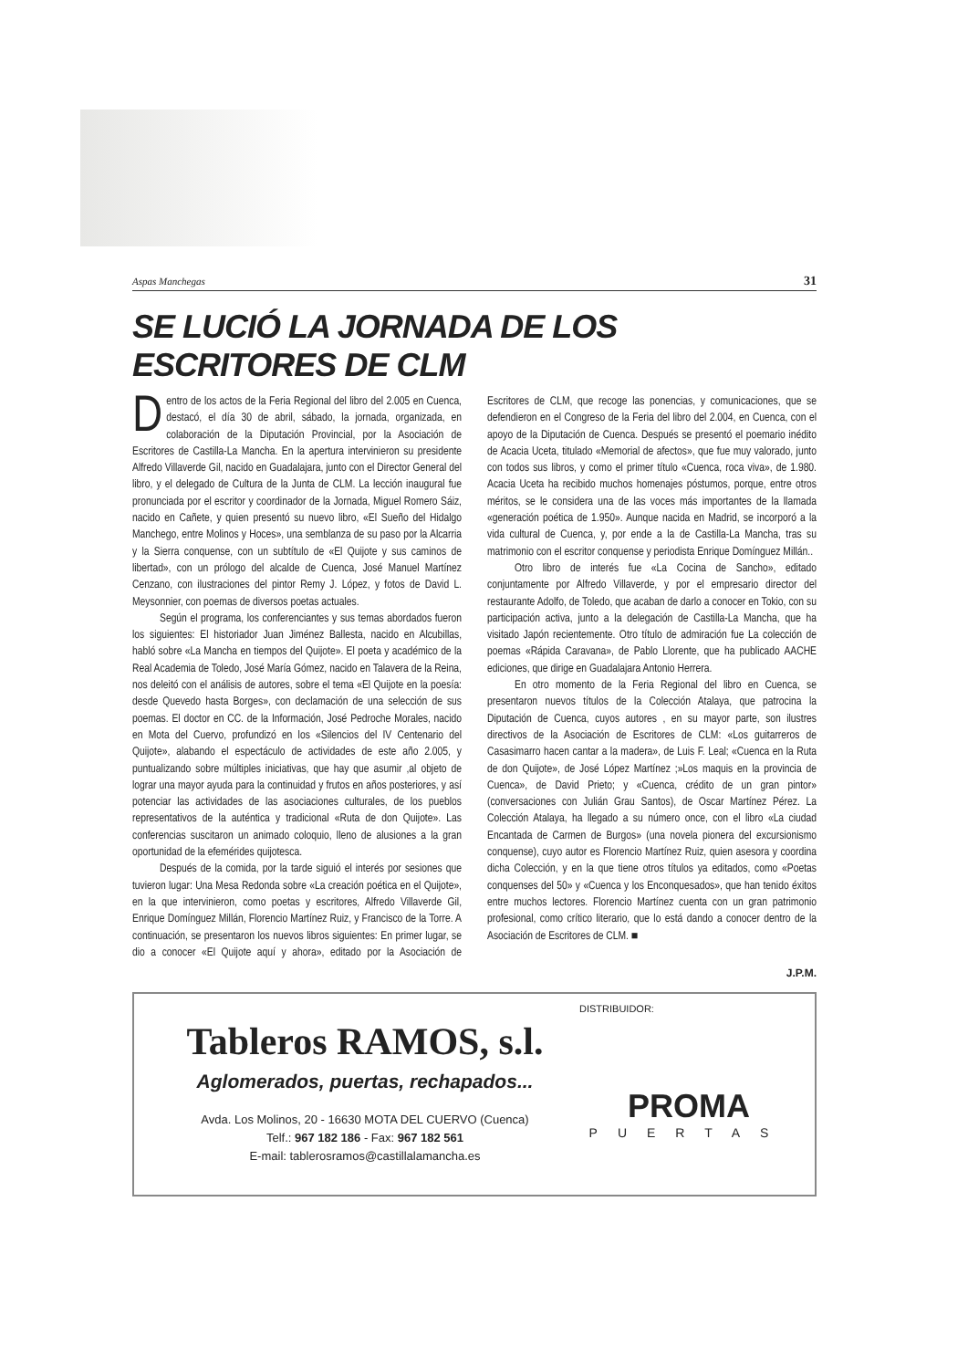Aspas Manchegas 31
SE LUCIÓ LA JORNADA DE LOS ESCRITORES DE CLM
Dentro de los actos de la Feria Regional del libro del 2.005 en Cuenca, destacó, el día 30 de abril, sábado, la jornada, organizada, en colaboración de la Diputación Provincial, por la Asociación de Escritores de Castilla-La Mancha. En la apertura intervinieron su presidente Alfredo Villaverde Gil, nacido en Guadalajara, junto con el Director General del libro, y el delegado de Cultura de la Junta de CLM. La lección inaugural fue pronunciada por el escritor y coordinador de la Jornada, Miguel Romero Sáiz, nacido en Cañete, y quien presentó su nuevo libro, «El Sueño del Hidalgo Manchego, entre Molinos y Hoces», una semblanza de su paso por la Alcarria y la Sierra conquense, con un subtítulo de «El Quijote y sus caminos de libertad», con un prólogo del alcalde de Cuenca, José Manuel Martínez Cenzano, con ilustraciones del pintor Remy J. López, y fotos de David L. Meysonnier, con poemas de diversos poetas actuales.
Según el programa, los conferenciantes y sus temas abordados fueron los siguientes: El historiador Juan Jiménez Ballesta, nacido en Alcubillas, habló sobre «La Mancha en tiempos del Quijote». El poeta y académico de la Real Academia de Toledo, José María Gómez, nacido en Talavera de la Reina, nos deleitó con el análisis de autores, sobre el tema «El Quijote en la poesía: desde Quevedo hasta Borges», con declamación de una selección de sus poemas. El doctor en CC. de la Información, José Pedroche Morales, nacido en Mota del Cuervo, profundizó en los «Silencios del IV Centenario del Quijote», alabando el espectáculo de actividades de este año 2.005, y puntualizando sobre múltiples iniciativas, que hay que asumir ,al objeto de lograr una mayor ayuda para la continuidad y frutos en años posteriores, y así potenciar las actividades de las asociaciones culturales, de los pueblos representativos de la auténtica y tradicional «Ruta de don Quijote». Las conferencias suscitaron un animado coloquio, lleno de alusiones a la gran oportunidad de la efemérides quijotesca.
Después de la comida, por la tarde siguió el interés por sesiones que tuvieron lugar: Una Mesa Redonda sobre «La creación poética en el Quijote», en la que intervinieron, como poetas y escritores, Alfredo Villaverde Gil, Enrique Domínguez Millán, Florencio Martínez Ruiz, y Francisco de la Torre. A continuación, se presentaron los nuevos libros siguientes: En primer lugar, se dio a conocer «El Quijote aquí y ahora», editado por la Asociación de Escritores de CLM, que recoge las ponencias, y comunicaciones, que se defendieron en el Congreso de la Feria del libro del 2.004, en Cuenca, con el apoyo de la Diputación de Cuenca. Después se presentó el poemario inédito de Acacia Uceta, titulado «Memorial de afectos», que fue muy valorado, junto con todos sus libros, y como el primer título «Cuenca, roca viva», de 1.980. Acacia Uceta ha recibido muchos homenajes póstumos, porque, entre otros méritos, se le considera una de las voces más importantes de la llamada «generación poética de 1.950». Aunque nacida en Madrid, se incorporó a la vida cultural de Cuenca, y, por ende a la de Castilla-La Mancha, tras su matrimonio con el escritor conquense y periodista Enrique Domínguez Millán..
Otro libro de interés fue «La Cocina de Sancho», editado conjuntamente por Alfredo Villaverde, y por el empresario director del restaurante Adolfo, de Toledo, que acaban de darlo a conocer en Tokio, con su participación activa, junto a la delegación de Castilla-La Mancha, que ha visitado Japón recientemente. Otro título de admiración fue La colección de poemas «Rápida Caravana», de Pablo Llorente, que ha publicado AACHE ediciones, que dirige en Guadalajara Antonio Herrera.
En otro momento de la Feria Regional del libro en Cuenca, se presentaron nuevos títulos de la Colección Atalaya, que patrocina la Diputación de Cuenca, cuyos autores , en su mayor parte, son ilustres directivos de la Asociación de Escritores de CLM: «Los guitarreros de Casasimarro hacen cantar a la madera», de Luis F. Leal; «Cuenca en la Ruta de don Quijote», de José López Martínez ;»Los maquis en la provincia de Cuenca», de David Prieto; y «Cuenca, crédito de un gran pintor» (conversaciones con Julián Grau Santos), de Oscar Martínez Pérez. La Colección Atalaya, ha llegado a su número once, con el libro «La ciudad Encantada de Carmen de Burgos» (una novela pionera del excursionismo conquense), cuyo autor es Florencio Martínez Ruiz, quien asesora y coordina dicha Colección, y en la que tiene otros títulos ya editados, como «Poetas conquenses del 50» y «Cuenca y los Enconquesados», que han tenido éxitos entre muchos lectores. Florencio Martínez cuenta con un gran patrimonio profesional, como crítico literario, que lo está dando a conocer dentro de la Asociación de Escritores de CLM. ■
J.P.M.
Tableros RAMOS, s.l.
Aglomerados, puertas, rechapados...
Avda. Los Molinos, 20 - 16630 MOTA DEL CUERVO (Cuenca)
Telf.: 967 182 186 - Fax: 967 182 561
E-mail: tablerosramos@castillalamancha.es
DISTRIBUIDOR:
PROMA
PUERTAS